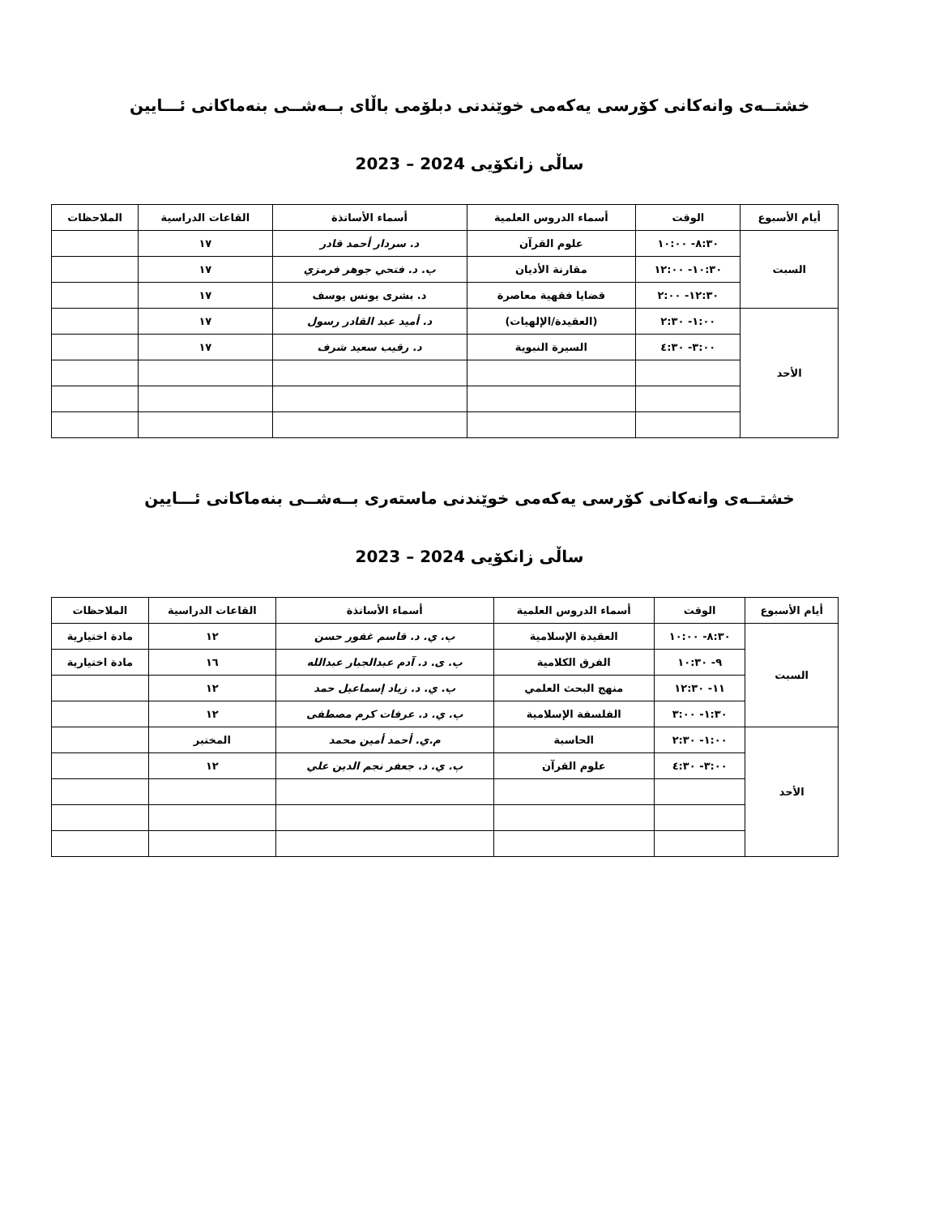خشتــەی وانەكانی كۆرسی يەكەمی خوێندنی دبلۆمی باڵای بــەشــی بنەماكانی ئـــايين
ساڵی زانكۆيی 2024 – 2023
| أيام الأسبوع | الوقت | أسماء الدروس العلمية | أسماء الأساتذة | القاعات الدراسية | الملاحظات |
| --- | --- | --- | --- | --- | --- |
| السبت | ٨:٣٠- ١٠:٠٠ | علوم القرآن | د. سردار أحمد قادر | ١٧ | |
| | ١٠:٣٠- ١٢:٠٠ | مقارنة الأديان | پ. د. فتحي جوهر فرمزي | ١٧ | |
| | ١٢:٣٠- ٢:٠٠ | قضايا فقهية معاصرة | د. بشرى يونس يوسف | ١٧ | |
| الأحد | ١:٠٠- ٢:٣٠ | (العقيدة/الإلهيات) | د. أميد عبد القادر رسول | ١٧ | |
| | ٣:٠٠- ٤:٣٠ | السيرة النبوية | د. رقيب سعيد شرف | ١٧ | |
خشتــەی وانەكانی كۆرسی يەكەمی خوێندنی ماستەری بــەشــی بنەماكانی ئـــايين
ساڵی زانكۆيی 2024 – 2023
| أيام الأسبوع | الوقت | أسماء الدروس العلمية | أسماء الأساتذة | القاعات الدراسية | الملاحظات |
| --- | --- | --- | --- | --- | --- |
| السبت | ٨:٣٠- ١٠:٠٠ | العقيدة الإسلامية | پ. ي. د. قاسم غفور حسن | ١٢ | مادة اختيارية |
| | ٩- ١٠:٣٠ | الفرق الكلامية | پ. ی. د. آدم عبدالجبار عبدالله | ١٦ | مادة اختيارية |
| | ١١- ١٢:٣٠ | منهج البحث العلمي | پ. ي. د. زياد إسماعيل حمد | ١٢ | |
| | ١:٣٠- ٣:٠٠ | الفلسفة الإسلامية | پ. ي. د. عرفات كرم مصطفى | ١٢ | |
| الأحد | ١:٠٠- ٢:٣٠ | الحاسبة | م.ي. أحمد أمين محمد | المختبر | |
| | ٣:٠٠- ٤:٣٠ | علوم القرآن | پ. ي. د. جعفر نجم الدين علي | ١٢ | |